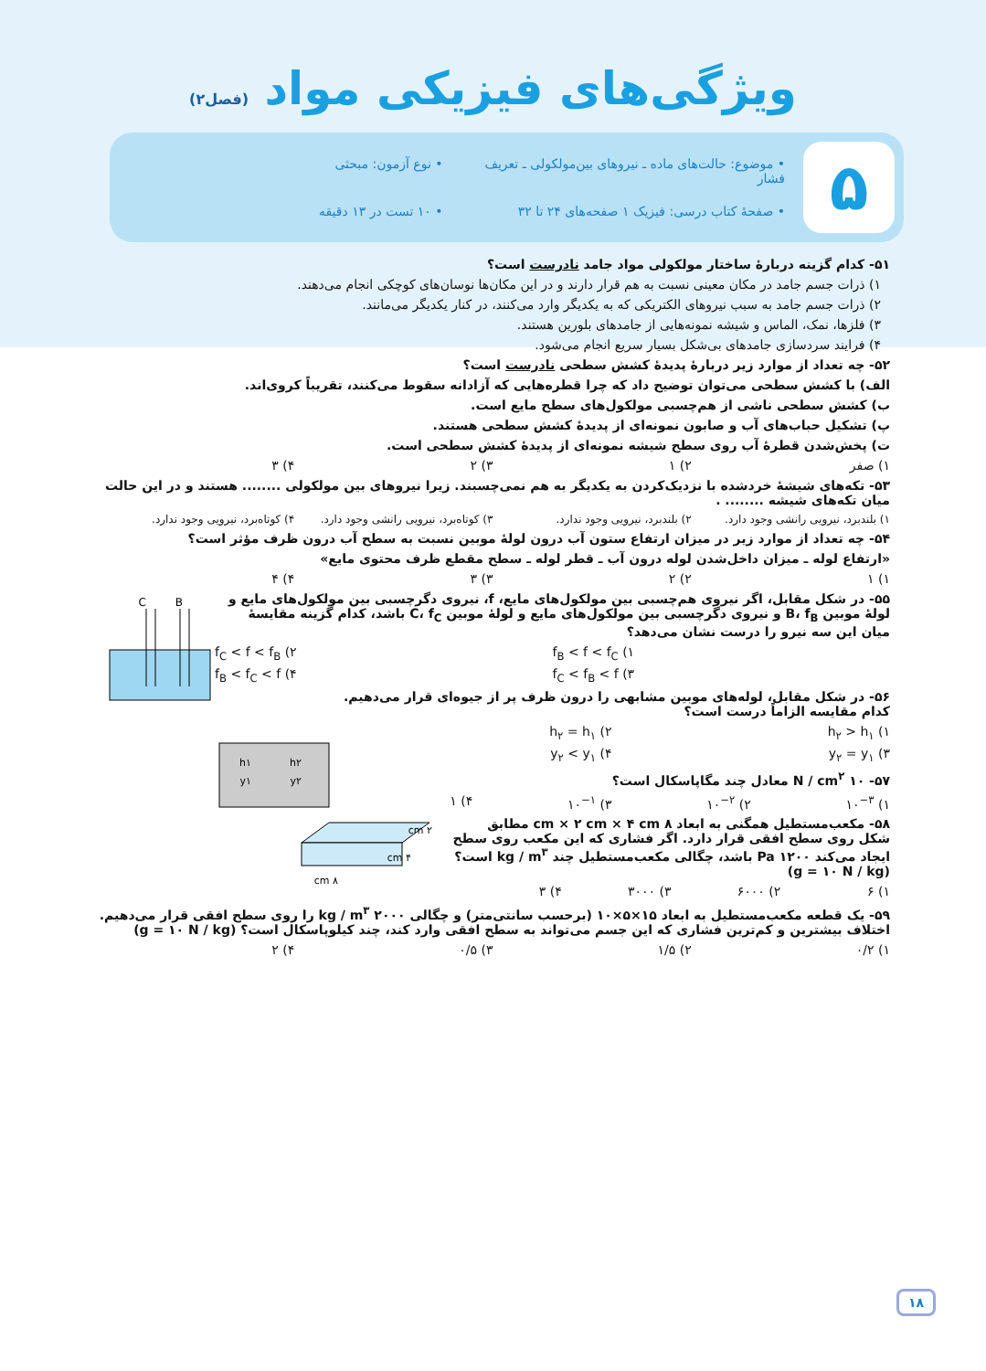ویژگی‌های فیزیکی مواد (فصل۲)
۵
• موضوع: حالت‌های ماده ـ نیروهای بین‌مولکولی ـ تعریف فشار
• نوع آزمون: مبحثی
• صفحهٔ کتاب درسی: فیزیک ۱ صفحه‌های ۲۴ تا ۳۲
• ۱۰ تست در ۱۳ دقیقه
۵۱- کدام گزینه دربارهٔ ساختار مولکولی مواد جامد نادرست است؟
۱) ذرات جسم جامد در مکان معینی نسبت به هم قرار دارند و در این مکان‌ها نوسان‌های کوچکی انجام می‌دهند.
۲) ذرات جسم جامد به سبب نیروهای الکتریکی که به یکدیگر وارد می‌کنند، در کنار یکدیگر می‌مانند.
۳) فلزها، نمک، الماس و شیشه نمونه‌هایی از جامدهای بلورین هستند.
۴) فرایند سردسازی جامدهای بی‌شکل بسیار سریع انجام می‌شود.
۵۲- چه تعداد از موارد زیر دربارهٔ پدیدهٔ کشش سطحی نادرست است؟
الف) با کشش سطحی می‌توان توضیح داد که چرا قطره‌هایی که آزادانه سقوط می‌کنند، تقریباً کروی‌اند.
ب) کشش سطحی ناشی از هم‌چسبی مولکول‌های سطح مایع است.
پ) تشکیل حباب‌های آب و صابون نمونه‌ای از پدیدهٔ کشش سطحی هستند.
ت) پخش‌شدن قطرهٔ آب روی سطح شیشه نمونه‌ای از پدیدهٔ کشش سطحی است.
۱) صفر ۲) ۱ ۳) ۲ ۴) ۳
۵۳- تکه‌های شیشهٔ خردشده با نزدیک‌کردن به یکدیگر به هم نمی‌چسبند. زیرا نیروهای بین مولکولی ........ هستند و در این حالت میان تکه‌های شیشه ........ .
۱) بلندبرد، نیرویی رانشی وجود دارد. ۲) بلندبرد، نیرویی وجود ندارد. ۳) کوتاه‌برد، نیرویی رانشی وجود دارد. ۴) کوتاه‌برد، نیرویی وجود ندارد.
۵۴- چه تعداد از موارد زیر در میزان ارتفاع ستون آب درون لولهٔ موبین نسبت به سطح آب درون ظرف مؤثر است؟
«ارتفاع لوله ـ میزان داخل‌شدن لوله درون آب ـ قطر لوله ـ سطح مقطع ظرف محتوی مایع»
۱) ۱ ۲) ۲ ۳) ۳ ۴) ۴
C
B
۵۵- در شکل مقابل، اگر نیروی هم‌چسبی بین مولکول‌های مایع، f، نیروی دگرچسبی بین مولکول‌های مایع و لولهٔ موبین B، f<sub>B</sub> و نیروی دگرچسبی بین مولکول‌های مایع و لولهٔ موبین C، f<sub>C</sub> باشد، کدام گزینه مقایسهٔ میان این سه نیرو را درست نشان می‌دهد؟
f<sub>C</sub> < f < f<sub>B</sub> (۲ f<sub>B</sub> < f < f<sub>C</sub> (۱
f<sub>B</sub> < f<sub>C</sub> < f (۴ f<sub>C</sub> < f<sub>B</sub> < f (۳
h۱
y۱
h۲
y۲
۵۶- در شکل مقابل، لوله‌های موبین مشابهی را درون ظرف پر از جیوه‌ای قرار می‌دهیم. کدام مقایسه الزاماً درست است؟
۱) h<sub>۲</sub> > h<sub>۱</sub> ۲) h<sub>۲</sub> = h<sub>۱</sub>
۳) y<sub>۲</sub> = y<sub>۱</sub> ۴) y<sub>۲</sub> < y<sub>۱</sub>
۵۷- ۱۰ N / cm<sup>۲</sup> معادل چند مگاپاسکال است؟
۱) ۱۰<sup>−۳</sup> ۲) ۱۰<sup>−۲</sup> ۳) ۱۰<sup>−۱</sup> ۴) ۱
۲ cm
۴ cm
۸ cm
۵۸- مکعب‌مستطیل همگنی به ابعاد ۸ cm × ۲ cm × ۴ cm مطابق شکل روی سطح افقی قرار دارد. اگر فشاری که این مکعب روی سطح ایجاد می‌کند ۱۲۰۰ Pa باشد، چگالی مکعب‌مستطیل چند kg / m<sup>۳</sup> است؟ (g = ۱۰ N / kg)
۱) ۶ ۲) ۶۰۰۰ ۳) ۳۰۰۰ ۴) ۳
۵۹- یک قطعه مکعب‌مستطیل به ابعاد ۱۵×۵×۱۰ (برحسب سانتی‌متر) و چگالی ۲۰۰۰ kg / m<sup>۳</sup> را روی سطح افقی قرار می‌دهیم. اختلاف بیشترین و کم‌ترین فشاری که این جسم می‌تواند به سطح افقی وارد کند، چند کیلوپاسکال است؟ (g = ۱۰ N / kg)
۱) ۰/۲ ۲) ۱/۵ ۳) ۰/۵ ۴) ۲
۱۸